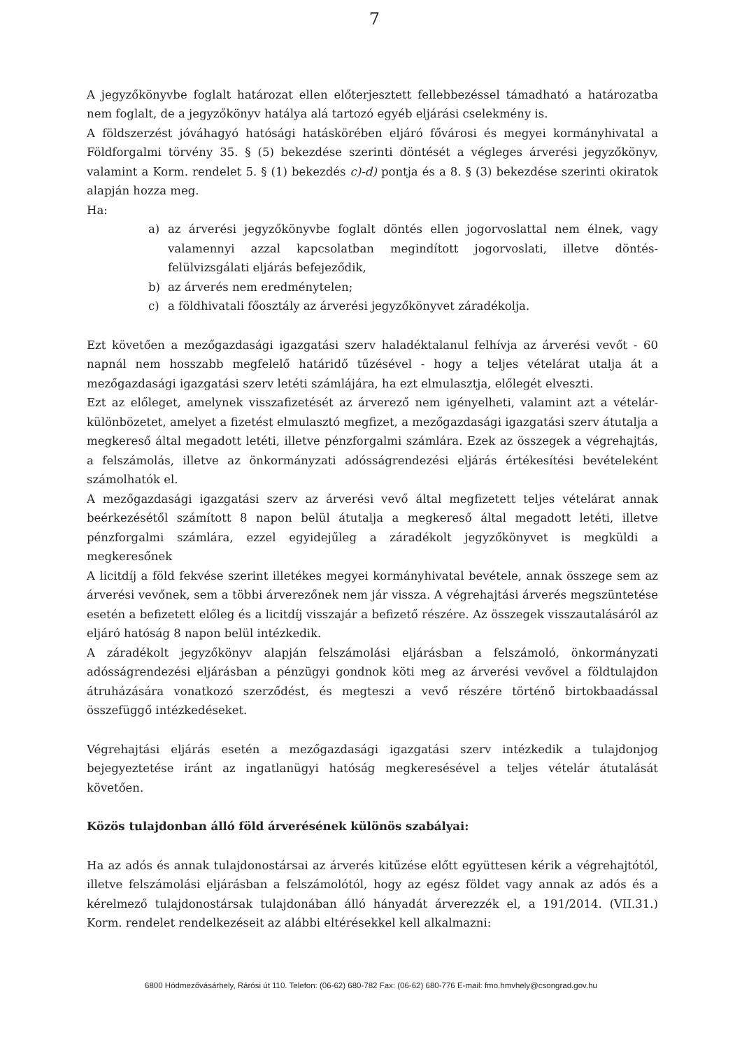7
A jegyzőkönyvbe foglalt határozat ellen előterjesztett fellebbezéssel támadható a határozatba nem foglalt, de a jegyzőkönyv hatálya alá tartozó egyéb eljárási cselekmény is.
A földszerzést jóváhagyó hatósági hatáskörében eljáró fővárosi és megyei kormányhivatal a Földforgalmi törvény 35. § (5) bekezdése szerinti döntését a végleges árverési jegyzőkönyv, valamint a Korm. rendelet 5. § (1) bekezdés c)-d) pontja és a 8. § (3) bekezdése szerinti okiratok alapján hozza meg.
Ha:
a) az árverési jegyzőkönyvbe foglalt döntés ellen jogorvoslattal nem élnek, vagy valamennyi azzal kapcsolatban megindított jogorvoslati, illetve döntés-felülvizsgálati eljárás befejeződik,
b) az árverés nem eredménytelen;
c) a földhivatali főosztály az árverési jegyzőkönyvet záradékolja.
Ezt követően a mezőgazdasági igazgatási szerv haladéktalanul felhívja az árverési vevőt - 60 napnál nem hosszabb megfelelő határidő tűzésével - hogy a teljes vételárat utalja át a mezőgazdasági igazgatási szerv letéti számlájára, ha ezt elmulasztja, előlegét elveszti.
Ezt az előleget, amelynek visszafizetését az árverező nem igényelheti, valamint azt a vételár-különbözetet, amelyet a fizetést elmulasztó megfizet, a mezőgazdasági igazgatási szerv átutalja a megkereső által megadott letéti, illetve pénzforgalmi számlára. Ezek az összegek a végrehajtás, a felszámolás, illetve az önkormányzati adósságrendezési eljárás értékesítési bevételeként számolhatók el.
A mezőgazdasági igazgatási szerv az árverési vevő által megfizetett teljes vételárat annak beérkezésétől számított 8 napon belül átutalja a megkereső által megadott letéti, illetve pénzforgalmi számlára, ezzel egyidejűleg a záradékolt jegyzőkönyvet is megküldi a megkeresőnek
A licitdíj a föld fekvése szerint illetékes megyei kormányhivatal bevétele, annak összege sem az árverési vevőnek, sem a többi árverezőnek nem jár vissza. A végrehajtási árverés megszüntetése esetén a befizetett előleg és a licitdíj visszajár a befizető részére. Az összegek visszautalásáról az eljáró hatóság 8 napon belül intézkedik.
A záradékolt jegyzőkönyv alapján felszámolási eljárásban a felszámoló, önkormányzati adósságrendezési eljárásban a pénzügyi gondnok köti meg az árverési vevővel a földtulajdon átruházására vonatkozó szerződést, és megteszi a vevő részére történő birtokbaadással összefüggő intézkedéseket.
Végrehajtási eljárás esetén a mezőgazdasági igazgatási szerv intézkedik a tulajdonjog bejegyeztetése iránt az ingatlanügyi hatóság megkeresésével a teljes vételár átutalását követően.
Közös tulajdonban álló föld árverésének különös szabályai:
Ha az adós és annak tulajdonostársai az árverés kitűzése előtt együttesen kérik a végrehajtótól, illetve felszámolási eljárásban a felszámolótól, hogy az egész földet vagy annak az adós és a kérelmező tulajdonostársak tulajdonában álló hányadát árverezzék el, a 191/2014. (VII.31.) Korm. rendelet rendelkezéseit az alábbi eltérésekkel kell alkalmazni:
6800 Hódmezővásárhely, Rárósi út 110. Telefon: (06-62) 680-782 Fax: (06-62) 680-776 E-mail: fmo.hmvhely@csongrad.gov.hu